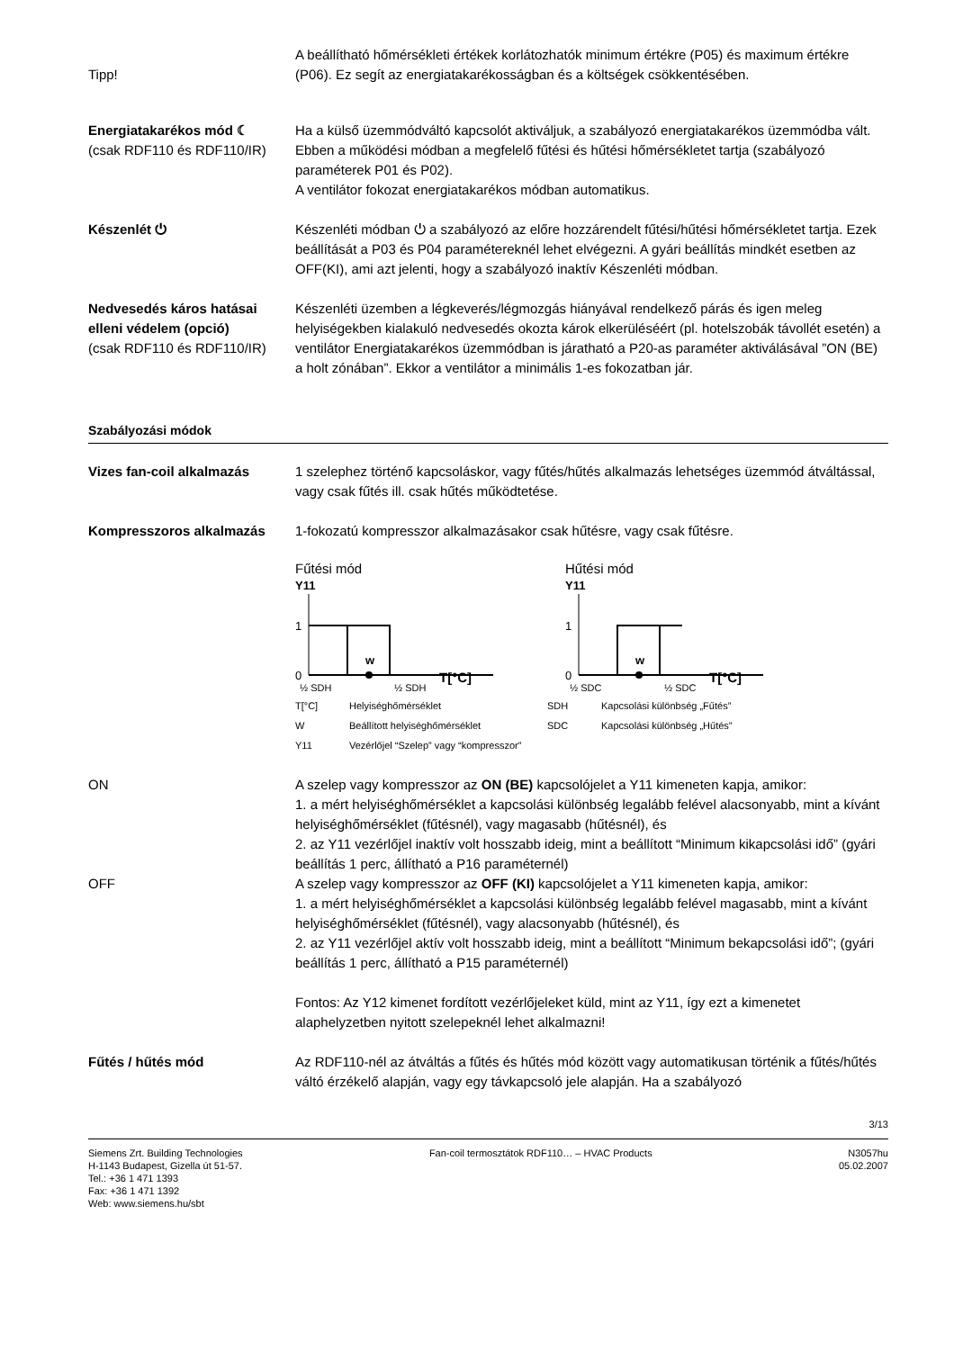Tipp! A beállítható hőmérsékleti értékek korlátozhatók minimum értékre (P05) és maximum értékre (P06). Ez segít az energiatakarékosságban és a költségek csökkentésében.
Energiatakarékos mód ☾
(csak RDF110 és RDF110/IR)
Ha a külső üzemmódváltó kapcsolót aktiváljuk, a szabályozó energiatakarékos üzemmódba vált. Ebben a működési módban a megfelelő fűtési és hűtési hőmérsékletet tartja (szabályozó paraméterek P01 és P02).
A ventilátor fokozat energiatakarékos módban automatikus.
Készenlét ⏻ Készenléti módban ⏻ a szabályozó az előre hozzárendelt fűtési/hűtési hőmérsékletet tartja. Ezek beállítását a P03 és P04 paramétereknél lehet elvégezni. A gyári beállítás mindkét esetben az OFF(KI), ami azt jelenti, hogy a szabályozó inaktív Készenléti módban.
Nedvesedés káros hatásai elleni védelem (opció)
(csak RDF110 és RDF110/IR)
Készenléti üzemben a légkeverés/légmozgás hiányával rendelkező párás és igen meleg helyiségekben kialakuló nedvesedés okozta károk elkerüléséért (pl. hotelszobák távollét esetén) a ventilátor Energiatakarékos üzemmódban is járatható a P20-as paraméter aktiválásával ”ON (BE) a holt zónában”. Ekkor a ventilátor a minimális 1-es fokozatban jár.
Szabályozási módok
Vizes fan-coil alkalmazás 1 szelephez történő kapcsoláskor, vagy fűtés/hűtés alkalmazás lehetséges üzemmód átváltással, vagy csak fűtés ill. csak hűtés működtetése.
Kompresszoros alkalmazás 1-fokozatú kompresszor alkalmazásakor csak hűtésre, vagy csak fűtésre.
Fűtési mód
Y11
w
1
0
T[°C]
½ SDH
½ SDH
Hűtési mód
Y11
w
1
0
T[°C]
½ SDC
½ SDC
T[°C] Helyiséghőmérséklet SDH Kapcsolási különbség „Fűtés” W Beállított helyiséghőmérséklet SDC Kapcsolási különbség „Hűtés” Y11 Vezérlőjel “Szelep” vagy “kompresszor”
ON A szelep vagy kompresszor az ON (BE) kapcsolójelet a Y11 kimeneten kapja, amikor:
1. a mért helyiséghőmérséklet a kapcsolási különbség legalább felével alacsonyabb, mint a kívánt helyiséghőmérséklet (fűtésnél), vagy magasabb (hűtésnél), és
2. az Y11 vezérlőjel inaktív volt hosszabb ideig, mint a beállított “Minimum kikapcsolási idő” (gyári beállítás 1 perc, állítható a P16 paraméternél)
OFF A szelep vagy kompresszor az OFF (KI) kapcsolójelet a Y11 kimeneten kapja, amikor:
1. a mért helyiséghőmérséklet a kapcsolási különbség legalább felével magasabb, mint a kívánt helyiséghőmérséklet (fűtésnél), vagy alacsonyabb (hűtésnél), és
2. az Y11 vezérlőjel aktív volt hosszabb ideig, mint a beállított “Minimum bekapcsolási idő”; (gyári beállítás 1 perc, állítható a P15 paraméternél)
Fontos: Az Y12 kimenet fordított vezérlőjeleket küld, mint az Y11, így ezt a kimenetet alaphelyzetben nyitott szelepeknél lehet alkalmazni!
Fűtés / hűtés mód Az RDF110-nél az átváltás a fűtés és hűtés mód között vagy automatikusan történik a fűtés/hűtés váltó érzékelő alapján, vagy egy távkapcsoló jele alapján. Ha a szabályozó
3/13
Siemens Zrt. Building Technologies
H-1143 Budapest, Gizella út 51-57.
Tel.: +36 1 471 1393
Fax: +36 1 471 1392
Web: www.siemens.hu/sbt
Fan-coil termosztátok RDF110… – HVAC Products
N3057hu
05.02.2007